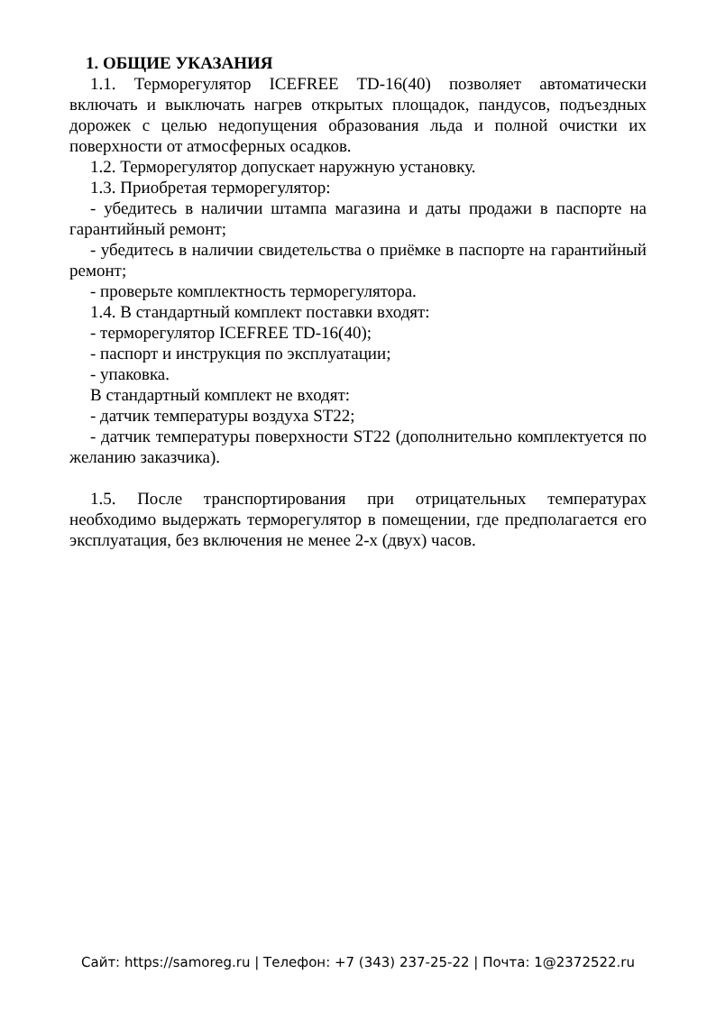1. ОБЩИЕ УКАЗАНИЯ
1.1. Терморегулятор ICEFREE TD-16(40) позволяет автоматически включать и выключать нагрев открытых площадок, пандусов, подъездных дорожек с целью недопущения образования льда и полной очистки их поверхности от атмосферных осадков.
1.2. Терморегулятор допускает наружную установку.
1.3. Приобретая терморегулятор:
- убедитесь в наличии штампа магазина и даты продажи в паспорте на гарантийный ремонт;
- убедитесь в наличии свидетельства о приёмке в паспорте на гарантийный ремонт;
- проверьте комплектность терморегулятора.
1.4. В стандартный комплект поставки входят:
- терморегулятор ICEFREE TD-16(40);
- паспорт и инструкция по эксплуатации;
- упаковка.
В стандартный комплект не входят:
- датчик температуры воздуха ST22;
- датчик температуры поверхности ST22 (дополнительно комплектуется по желанию заказчика).
1.5. После транспортирования при отрицательных температурах необходимо выдержать терморегулятор в помещении, где предполагается его эксплуатация, без включения не менее 2-х (двух) часов.
Сайт: https://samoreg.ru | Телефон: +7 (343) 237-25-22 | Почта: 1@2372522.ru